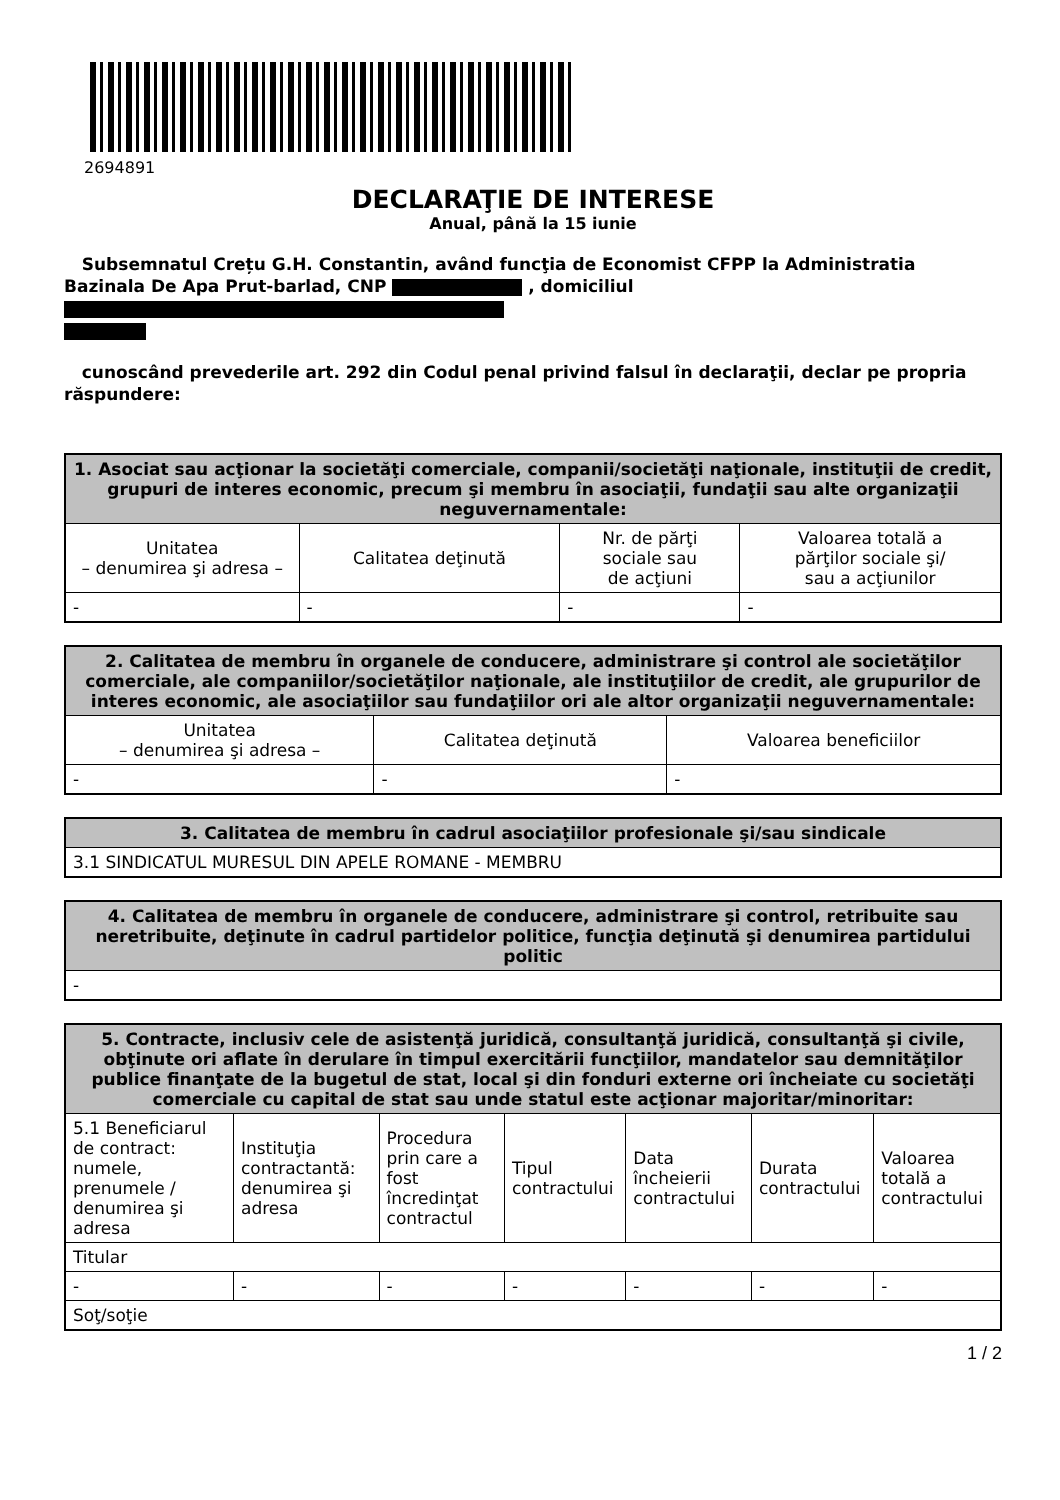2694891
DECLARAŢIE DE INTERESE
Anual, până la 15 iunie
Subsemnatul Crețu G.H. Constantin, având funcţia de Economist CFPP la Administratia Bazinala De Apa Prut-barlad, CNP , domiciliul
cunoscând prevederile art. 292 din Codul penal privind falsul în declaraţii, declar pe propria răspundere:
| 1. Asociat sau acţionar la societăţi comerciale, companii/societăţi naţionale, instituţii de credit, grupuri de interes economic, precum şi membru în asociaţii, fundaţii sau alte organizaţii neguvernamentale: | | | |
| --- | --- | --- | --- |
| Unitatea – denumirea şi adresa – | Calitatea deţinută | Nr. de părţi sociale sau de acţiuni | Valoarea totală a părţilor sociale şi/ sau a acţiunilor |
| - | - | - | - |
| 2. Calitatea de membru în organele de conducere, administrare şi control ale societăţilor comerciale, ale companiilor/societăţilor naţionale, ale instituţiilor de credit, ale grupurilor de interes economic, ale asociaţiilor sau fundaţiilor ori ale altor organizaţii neguvernamentale: | | |
| --- | --- | --- |
| Unitatea – denumirea şi adresa – | Calitatea deţinută | Valoarea beneficiilor |
| - | - | - |
| 3. Calitatea de membru în cadrul asociaţiilor profesionale şi/sau sindicale |
| --- |
| 3.1 SINDICATUL MURESUL DIN APELE ROMANE - MEMBRU |
| 4. Calitatea de membru în organele de conducere, administrare şi control, retribuite sau neretribuite, deţinute în cadrul partidelor politice, funcţia deţinută şi denumirea partidului politic |
| --- |
| - |
| 5. Contracte, inclusiv cele de asistenţă juridică, consultanţă juridică, consultanţă şi civile, obţinute ori aflate în derulare în timpul exercitării funcţiilor, mandatelor sau demnităţilor publice finanţate de la bugetul de stat, local şi din fonduri externe ori încheiate cu societăţi comerciale cu capital de stat sau unde statul este acţionar majoritar/minoritar: | | | | | | |
| --- | --- | --- | --- | --- | --- | --- |
| 5.1 Beneficiarul de contract: numele, prenumele / denumirea şi adresa | Instituţia contractantă: denumirea şi adresa | Procedura prin care a fost încredinţat contractul | Tipul contractului | Data încheierii contractului | Durata contractului | Valoarea totală a contractului |
| Titular | | | | | | |
| - | - | - | - | - | - | - |
| Soţ/soţie | | | | | | |
1 / 2